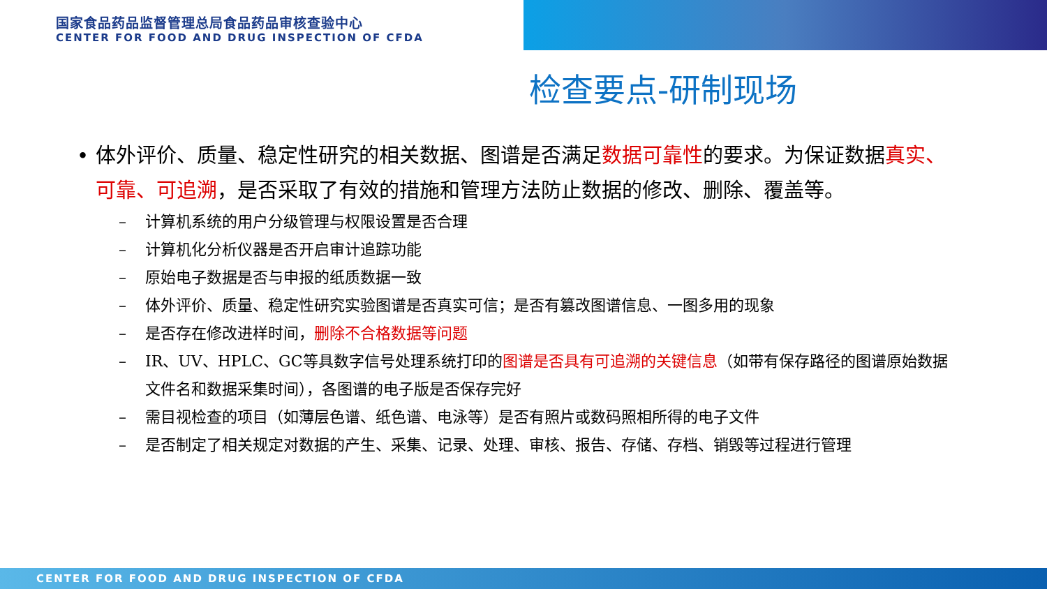国家食品药品监督管理总局食品药品审核查验中心
CENTER FOR FOOD AND DRUG INSPECTION OF CFDA
检查要点-研制现场
• 体外评价、质量、稳定性研究的相关数据、图谱是否满足数据可靠性的要求。为保证数据真实、可靠、可追溯，是否采取了有效的措施和管理方法防止数据的修改、删除、覆盖等。
– 计算机系统的用户分级管理与权限设置是否合理
– 计算机化分析仪器是否开启审计追踪功能
– 原始电子数据是否与申报的纸质数据一致
– 体外评价、质量、稳定性研究实验图谱是否真实可信；是否有篡改图谱信息、一图多用的现象
– 是否存在修改进样时间，删除不合格数据等问题
– IR、UV、HPLC、GC等具数字信号处理系统打印的图谱是否具有可追溯的关键信息（如带有保存路径的图谱原始数据文件名和数据采集时间），各图谱的电子版是否保存完好
– 需目视检查的项目（如薄层色谱、纸色谱、电泳等）是否有照片或数码照相所得的电子文件
– 是否制定了相关规定对数据的产生、采集、记录、处理、审核、报告、存储、存档、销毁等过程进行管理
CENTER FOR FOOD AND DRUG INSPECTION OF CFDA